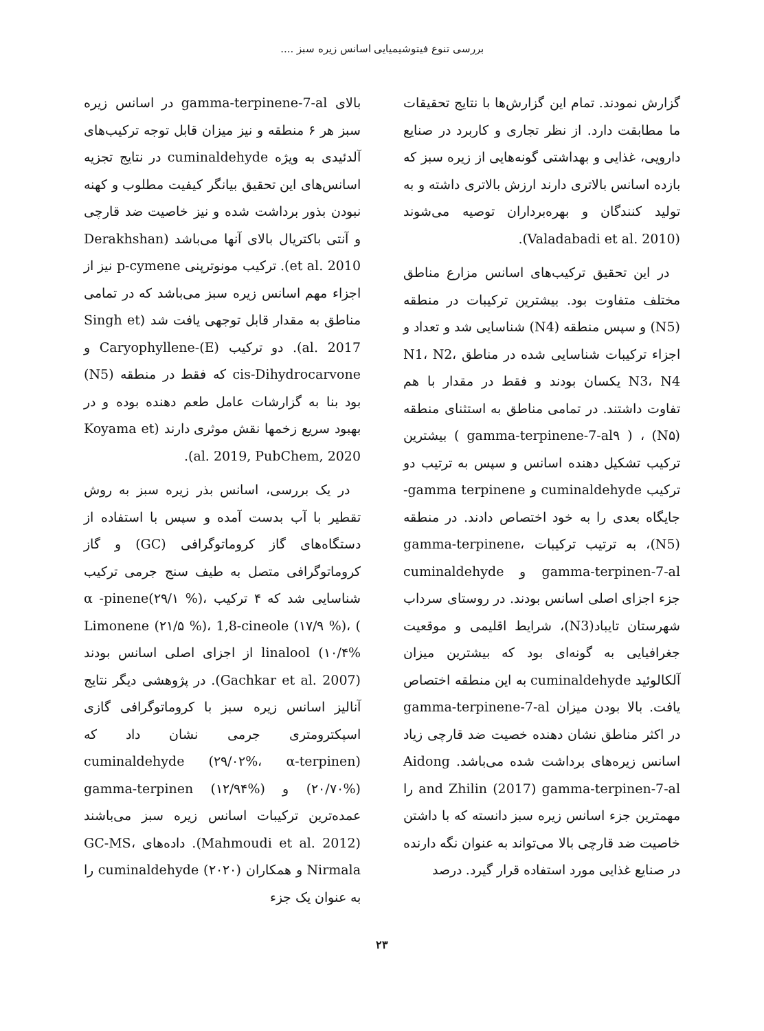بررسی تنوع فیتوشیمیایی اسانس زیره سبز ....
گزارش نمودند. تمام این گزارش‌ها با نتایج تحقیقات ما مطابقت دارد. از نظر تجاری و کاربرد در صنایع دارویی، غذایی و بهداشتی گونه‌هایی از زیره سبز که بازده اسانس بالاتری دارند ارزش بالاتری داشته و به تولید کنندگان و بهره‌برداران توصیه می‌شوند (Valadabadi et al. 2010).
در این تحقیق ترکیب‌های اسانس مزارع مناطق مختلف متفاوت بود. بیشترین ترکیبات در منطقه (N5) و سپس منطقه (N4) شناسایی شد و تعداد و اجزاء ترکیبات شناسایی شده در مناطق N1، N2، N3، N4 یکسان بودند و فقط در مقدار با هم تفاوت داشتند. در تمامی مناطق به استثنای منطقه (N۵) ، ( gamma-terpinene-7-al۹ ) بیشترین ترکیب تشکیل دهنده اسانس و سپس به ترتیب دو ترکیب cuminaldehyde و gamma terpinene- جایگاه بعدی را به خود اختصاص دادند. در منطقه (N5)، به ترتیب ترکیبات gamma-terpinene، gamma-terpinen-7-al و cuminaldehyde جزء اجزای اصلی اسانس بودند. در روستای سرداب شهرستان تایباد(N3)، شرایط اقلیمی و موقعیت جغرافیایی به گونه‌ای بود که بیشترین میزان آلکالوئید cuminaldehyde به این منطقه اختصاص یافت. بالا بودن میزان gamma-terpinene-7-al در اکثر مناطق نشان دهنده خصیت ضد قارچی زیاد اسانس زیره‌های برداشت شده می‌باشد. Aidong and Zhilin (2017) gamma-terpinen-7-al را مهمترین جزء اسانس زیره سبز دانسته که با داشتن خاصیت ضد قارچی بالا می‌تواند به عنوان نگه دارنده در صنایع غذایی مورد استفاده قرار گیرد. درصد
بالای gamma-terpinene-7-al در اسانس زیره سبز هر ۶ منطقه و نیز میزان قابل توجه ترکیب‌های آلدئیدی به ویژه cuminaldehyde در نتایج تجزیه اسانس‌های این تحقیق بیانگر کیفیت مطلوب و کهنه نبودن بذور برداشت شده و نیز خاصیت ضد قارچی و آنتی باکتریال بالای آنها می‌باشد (Derakhshan et al. 2010). ترکیب مونوترپنی p-cymene نیز از اجزاء مهم اسانس زیره سبز می‌باشد که در تمامی مناطق به مقدار قابل توجهی یافت شد (Singh et al. 2017). دو ترکیب (E)-Caryophyllene و cis-Dihydrocarvone که فقط در منطقه (N5) بود بنا به گزارشات عامل طعم دهنده بوده و در بهبود سریع زخمها نقش موثری دارند (Koyama et al. 2019, PubChem, 2020).
در یک بررسی، اسانس بذر زیره سبز به روش تقطیر با آب بدست آمده و سپس با استفاده از دستگاه‌های گاز کروماتوگرافی (GC) و گاز کروماتوگرافی متصل به طیف سنج جرمی ترکیب شناسایی شد که ۴ ترکیب α -pinene(۲۹/۱ %)، Limonene (۲۱/۵ %)، 1,8-cineole (۱۷/۹ %)، ( linalool (۱۰/۴% از اجزای اصلی اسانس بودند (Gachkar et al. 2007). در پژوهشی دیگر نتایج آنالیز اسانس زیره سبز با کروماتوگرافی گازی اسپکترومتری جرمی نشان داد که (cuminaldehyde (۲۹/۰۲%، α-terpinen (۲۰/۷۰%) و gamma-terpinen (۱۲/۹۴%) عمده‌ترین ترکیبات اسانس زیره سبز می‌باشند (Mahmoudi et al. 2012). داده‌های GC-MS، Nirmala و همکاران (۲۰۲۰) cuminaldehyde را به عنوان یک جزء
۲۳